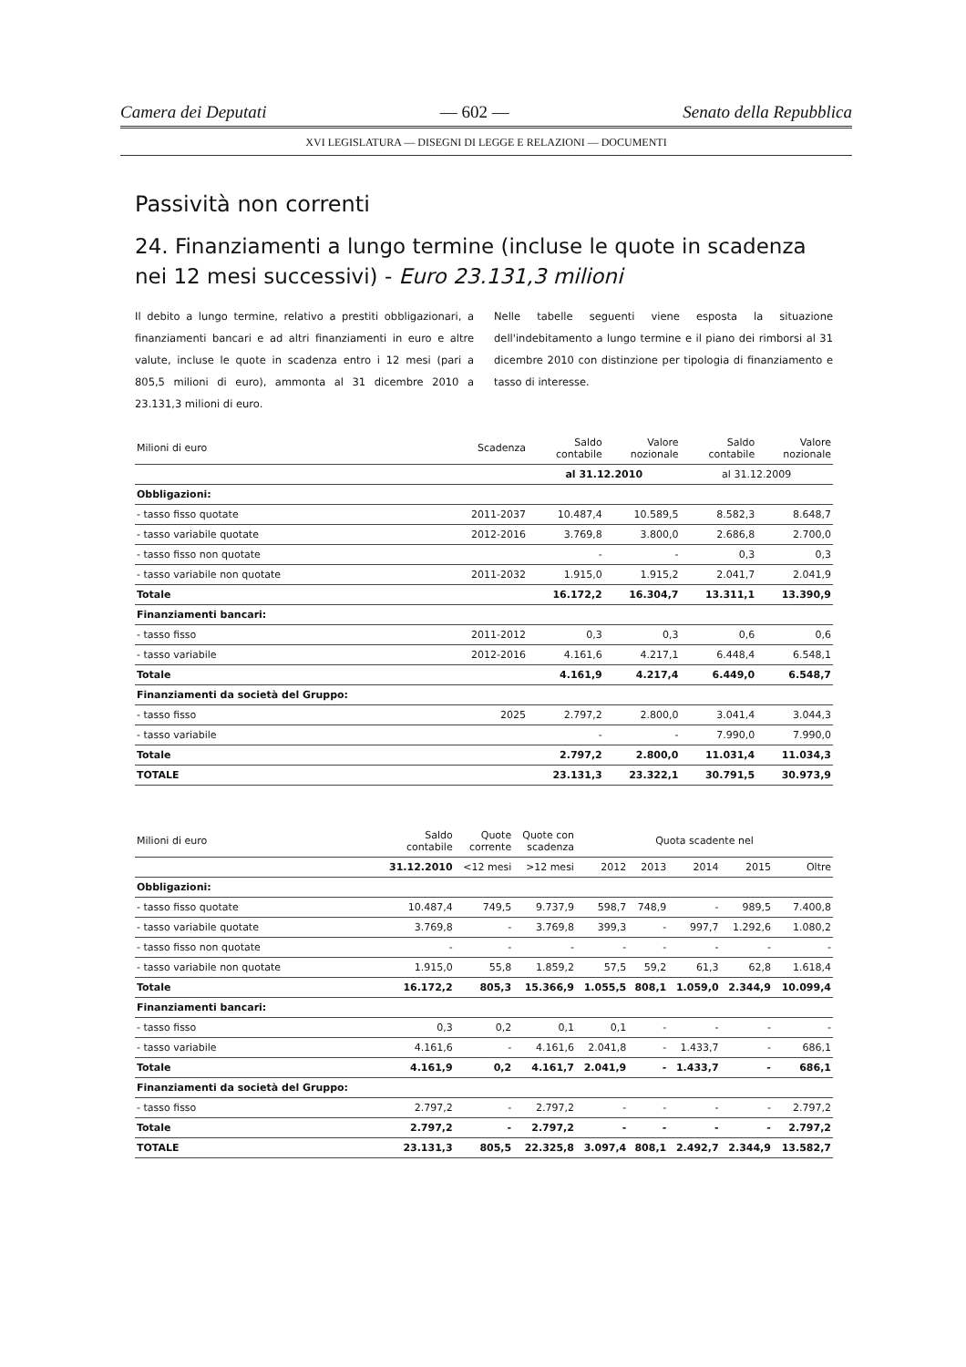Camera dei Deputati — 602 — Senato della Repubblica
XVI LEGISLATURA — DISEGNI DI LEGGE E RELAZIONI — DOCUMENTI
Passività non correnti
24. Finanziamenti a lungo termine (incluse le quote in scadenza nei 12 mesi successivi) - Euro 23.131,3 milioni
Il debito a lungo termine, relativo a prestiti obbligazionari, a finanziamenti bancari e ad altri finanziamenti in euro e altre valute, incluse le quote in scadenza entro i 12 mesi (pari a 805,5 milioni di euro), ammonta al 31 dicembre 2010 a 23.131,3 milioni di euro.
Nelle tabelle seguenti viene esposta la situazione dell'indebitamento a lungo termine e il piano dei rimborsi al 31 dicembre 2010 con distinzione per tipologia di finanziamento e tasso di interesse.
| Milioni di euro | Scadenza | Saldo contabile | Valore nozionale | Saldo contabile | Valore nozionale |
| --- | --- | --- | --- | --- | --- |
| | | al 31.12.2010 | | al 31.12.2009 | |
| Obbligazioni: | | | | | |
| - tasso fisso quotate | 2011-2037 | 10.487,4 | 10.589,5 | 8.582,3 | 8.648,7 |
| - tasso variabile quotate | 2012-2016 | 3.769,8 | 3.800,0 | 2.686,8 | 2.700,0 |
| - tasso fisso non quotate | | - | - | 0,3 | 0,3 |
| - tasso variabile non quotate | 2011-2032 | 1.915,0 | 1.915,2 | 2.041,7 | 2.041,9 |
| Totale | | 16.172,2 | 16.304,7 | 13.311,1 | 13.390,9 |
| Finanziamenti bancari: | | | | | |
| - tasso fisso | 2011-2012 | 0,3 | 0,3 | 0,6 | 0,6 |
| - tasso variabile | 2012-2016 | 4.161,6 | 4.217,1 | 6.448,4 | 6.548,1 |
| Totale | | 4.161,9 | 4.217,4 | 6.449,0 | 6.548,7 |
| Finanziamenti da società del Gruppo: | | | | | |
| - tasso fisso | 2025 | 2.797,2 | 2.800,0 | 3.041,4 | 3.044,3 |
| - tasso variabile | | - | - | 7.990,0 | 7.990,0 |
| Totale | | 2.797,2 | 2.800,0 | 11.031,4 | 11.034,3 |
| TOTALE | | 23.131,3 | 23.322,1 | 30.791,5 | 30.973,9 |
| Milioni di euro | Saldo contabile | Quote corrente | Quote con scadenza | Quota scadente nel | | | | |
| --- | --- | --- | --- | --- | --- | --- | --- | --- |
| | 31.12.2010 | <12 mesi | >12 mesi | 2012 | 2013 | 2014 | 2015 | Oltre |
| Obbligazioni: | | | | | | | | |
| - tasso fisso quotate | 10.487,4 | 749,5 | 9.737,9 | 598,7 | 748,9 | - | 989,5 | 7.400,8 |
| - tasso variabile quotate | 3.769,8 | - | 3.769,8 | 399,3 | - | 997,7 | 1.292,6 | 1.080,2 |
| - tasso fisso non quotate | - | - | - | - | - | - | - | - |
| - tasso variabile non quotate | 1.915,0 | 55,8 | 1.859,2 | 57,5 | 59,2 | 61,3 | 62,8 | 1.618,4 |
| Totale | 16.172,2 | 805,3 | 15.366,9 | 1.055,5 | 808,1 | 1.059,0 | 2.344,9 | 10.099,4 |
| Finanziamenti bancari: | | | | | | | | |
| - tasso fisso | 0,3 | 0,2 | 0,1 | 0,1 | - | - | - | - |
| - tasso variabile | 4.161,6 | - | 4.161,6 | 2.041,8 | - | 1.433,7 | - | 686,1 |
| Totale | 4.161,9 | 0,2 | 4.161,7 | 2.041,9 | - | 1.433,7 | - | 686,1 |
| Finanziamenti da società del Gruppo: | | | | | | | | |
| - tasso fisso | 2.797,2 | - | 2.797,2 | - | - | - | - | 2.797,2 |
| Totale | 2.797,2 | - | 2.797,2 | - | - | - | - | 2.797,2 |
| TOTALE | 23.131,3 | 805,5 | 22.325,8 | 3.097,4 | 808,1 | 2.492,7 | 2.344,9 | 13.582,7 |